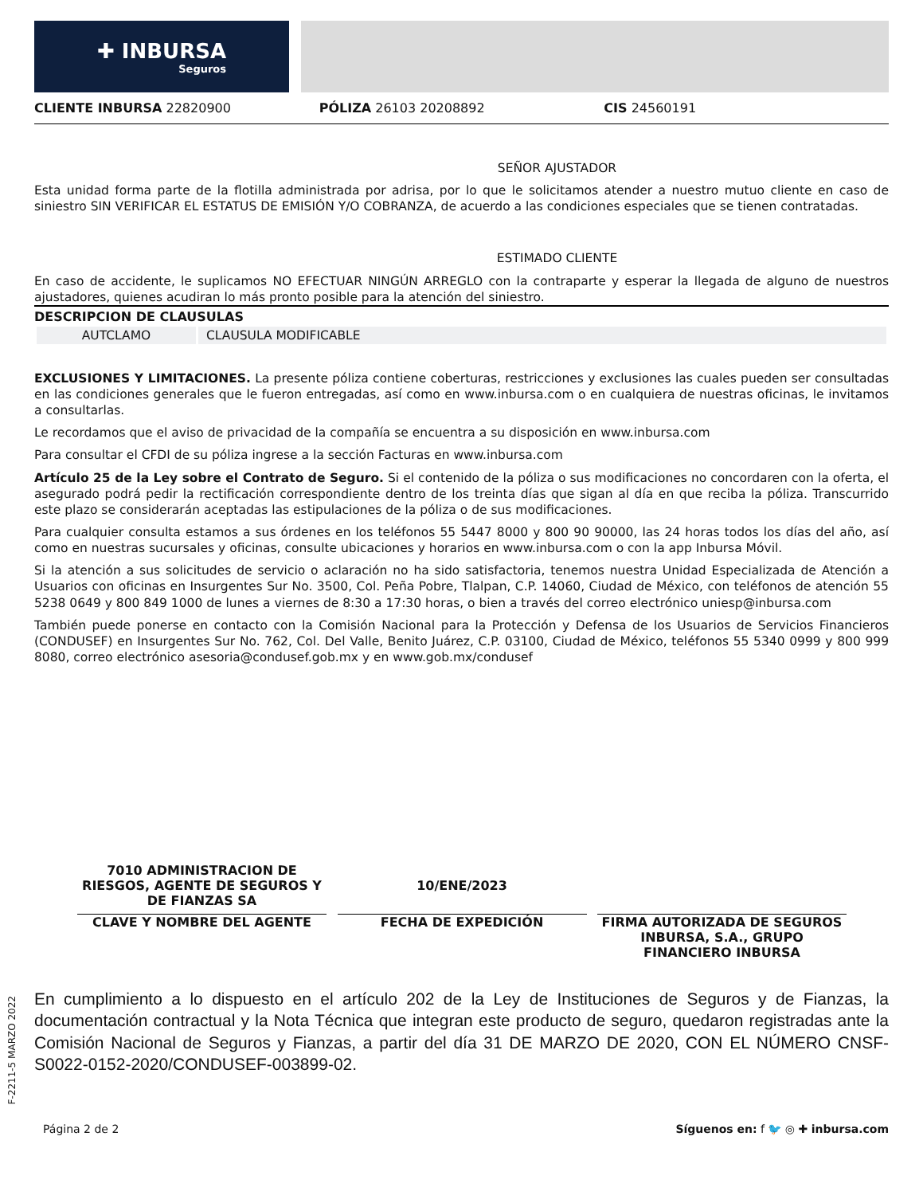✚ INBURSA
Seguros
CLIENTE INBURSA 22820900 PÓLIZA 26103 20208892 CIS 24560191
SEÑOR AJUSTADOR
Esta unidad forma parte de la flotilla administrada por adrisa, por lo que le solicitamos atender a nuestro mutuo cliente en caso de siniestro SIN VERIFICAR EL ESTATUS DE EMISIÓN Y/O COBRANZA, de acuerdo a las condiciones especiales que se tienen contratadas.
ESTIMADO CLIENTE
En caso de accidente, le suplicamos NO EFECTUAR NINGÚN ARREGLO con la contraparte y esperar la llegada de alguno de nuestros ajustadores, quienes acudiran lo más pronto posible para la atención del siniestro.
DESCRIPCION DE CLAUSULAS
| AUTCLAMO | CLAUSULA MODIFICABLE |
EXCLUSIONES Y LIMITACIONES. La presente póliza contiene coberturas, restricciones y exclusiones las cuales pueden ser consultadas en las condiciones generales que le fueron entregadas, así como en www.inbursa.com o en cualquiera de nuestras oficinas, le invitamos a consultarlas.
Le recordamos que el aviso de privacidad de la compañía se encuentra a su disposición en www.inbursa.com
Para consultar el CFDI de su póliza ingrese a la sección Facturas en www.inbursa.com
Artículo 25 de la Ley sobre el Contrato de Seguro. Si el contenido de la póliza o sus modificaciones no concordaren con la oferta, el asegurado podrá pedir la rectificación correspondiente dentro de los treinta días que sigan al día en que reciba la póliza. Transcurrido este plazo se considerarán aceptadas las estipulaciones de la póliza o de sus modificaciones.
Para cualquier consulta estamos a sus órdenes en los teléfonos 55 5447 8000 y 800 90 90000, las 24 horas todos los días del año, así como en nuestras sucursales y oficinas, consulte ubicaciones y horarios en www.inbursa.com o con la app Inbursa Móvil.
Si la atención a sus solicitudes de servicio o aclaración no ha sido satisfactoria, tenemos nuestra Unidad Especializada de Atención a Usuarios con oficinas en Insurgentes Sur No. 3500, Col. Peña Pobre, Tlalpan, C.P. 14060, Ciudad de México, con teléfonos de atención 55 5238 0649 y 800 849 1000 de lunes a viernes de 8:30 a 17:30 horas, o bien a través del correo electrónico uniesp@inbursa.com
También puede ponerse en contacto con la Comisión Nacional para la Protección y Defensa de los Usuarios de Servicios Financieros (CONDUSEF) en Insurgentes Sur No. 762, Col. Del Valle, Benito Juárez, C.P. 03100, Ciudad de México, teléfonos 55 5340 0999 y 800 999 8080, correo electrónico asesoria@condusef.gob.mx y en www.gob.mx/condusef
7010 ADMINISTRACION DE RIESGOS, AGENTE DE SEGUROS Y DE FIANZAS SA
CLAVE Y NOMBRE DEL AGENTE
10/ENE/2023
FECHA DE EXPEDICIÓN
FIRMA AUTORIZADA DE SEGUROS INBURSA, S.A., GRUPO FINANCIERO INBURSA
En cumplimiento a lo dispuesto en el artículo 202 de la Ley de Instituciones de Seguros y de Fianzas, la documentación contractual y la Nota Técnica que integran este producto de seguro, quedaron registradas ante la Comisión Nacional de Seguros y Fianzas, a partir del día 31 DE MARZO DE 2020, CON EL NÚMERO CNSF-S0022-0152-2020/CONDUSEF-003899-02.
Página 2 de 2 Síguenos en: f 🐦 ◎ ✚ inbursa.com
F-2211-5 MARZO 2022